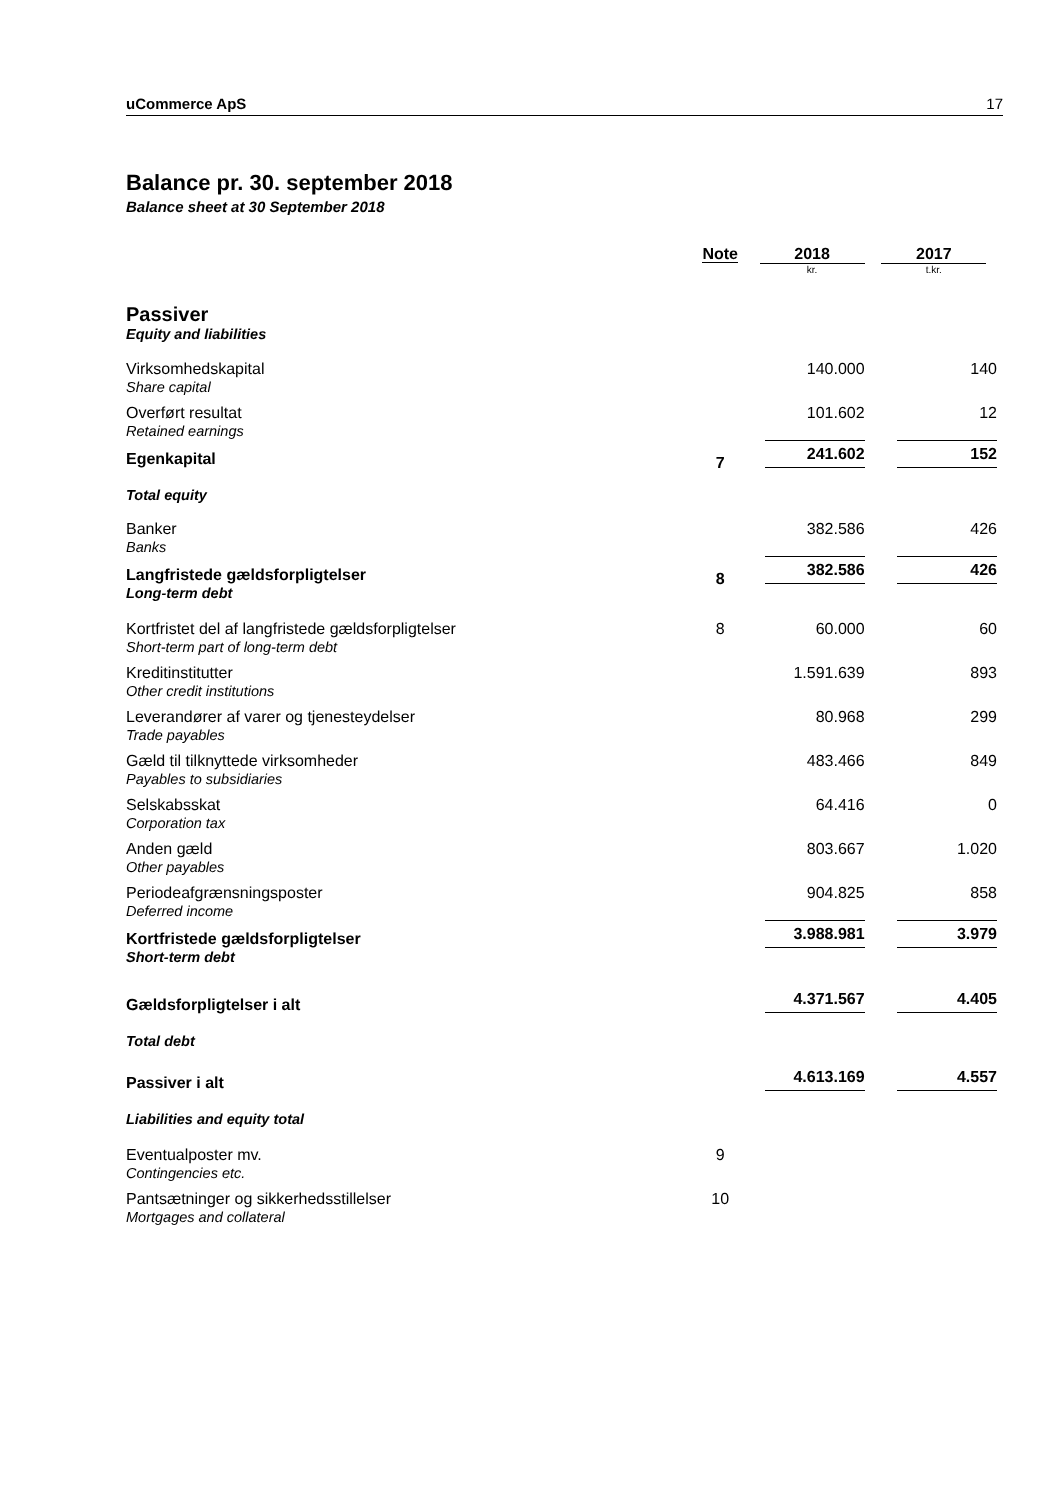uCommerce ApS 17
Balance pr. 30. september 2018
Balance sheet at 30 September 2018
| | Note | 2018 | 2017 |
| --- | --- | --- | --- |
| | | kr. | t.kr. |
| Passiver Equity and liabilities | | | |
| Virksomhedskapital Share capital | | 140.000 | 140 |
| Overført resultat Retained earnings | | 101.602 | 12 |
| Egenkapital Total equity | 7 | 241.602 | 152 |
| Banker Banks | | 382.586 | 426 |
| Langfristede gældsforpligtelser Long-term debt | 8 | 382.586 | 426 |
| Kortfristet del af langfristede gældsforpligtelser Short-term part of long-term debt | 8 | 60.000 | 60 |
| Kreditinstitutter Other credit institutions | | 1.591.639 | 893 |
| Leverandører af varer og tjenesteydelser Trade payables | | 80.968 | 299 |
| Gæld til tilknyttede virksomheder Payables to subsidiaries | | 483.466 | 849 |
| Selskabsskat Corporation tax | | 64.416 | 0 |
| Anden gæld Other payables | | 803.667 | 1.020 |
| Periodeafgrænsningsposter Deferred income | | 904.825 | 858 |
| Kortfristede gældsforpligtelser Short-term debt | | 3.988.981 | 3.979 |
| Gældsforpligtelser i alt Total debt | | 4.371.567 | 4.405 |
| Passiver i alt Liabilities and equity total | | 4.613.169 | 4.557 |
| Eventualposter mv. Contingencies etc. | 9 | | |
| Pantsætninger og sikkerhedsstillelser Mortgages and collateral | 10 | | |